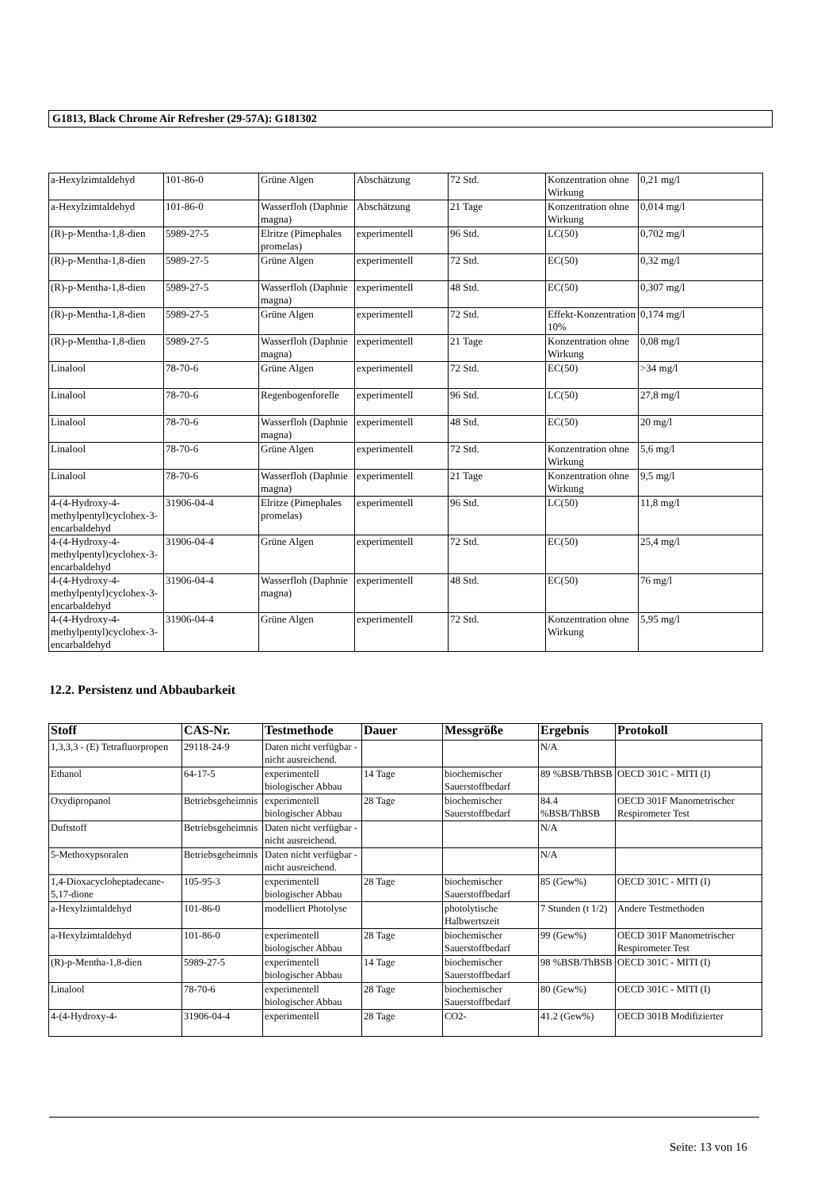G1813, Black Chrome Air Refresher (29-57A): G181302
| a-Hexylzimtaldehyd | 101-86-0 | Grüne Algen | Abschätzung | 72 Std. | Konzentration ohne Wirkung | 0,21 mg/l |
| a-Hexylzimtaldehyd | 101-86-0 | Wasserfloh (Daphnie magna) | Abschätzung | 21 Tage | Konzentration ohne Wirkung | 0,014 mg/l |
| (R)-p-Mentha-1,8-dien | 5989-27-5 | Elritze (Pimephales promelas) | experimentell | 96 Std. | LC(50) | 0,702 mg/l |
| (R)-p-Mentha-1,8-dien | 5989-27-5 | Grüne Algen | experimentell | 72 Std. | EC(50) | 0,32 mg/l |
| (R)-p-Mentha-1,8-dien | 5989-27-5 | Wasserfloh (Daphnie magna) | experimentell | 48 Std. | EC(50) | 0,307 mg/l |
| (R)-p-Mentha-1,8-dien | 5989-27-5 | Grüne Algen | experimentell | 72 Std. | Effekt-Konzentration 10% | 0,174 mg/l |
| (R)-p-Mentha-1,8-dien | 5989-27-5 | Wasserfloh (Daphnie magna) | experimentell | 21 Tage | Konzentration ohne Wirkung | 0,08 mg/l |
| Linalool | 78-70-6 | Grüne Algen | experimentell | 72 Std. | EC(50) | >34 mg/l |
| Linalool | 78-70-6 | Regenbogenforelle | experimentell | 96 Std. | LC(50) | 27,8 mg/l |
| Linalool | 78-70-6 | Wasserfloh (Daphnie magna) | experimentell | 48 Std. | EC(50) | 20 mg/l |
| Linalool | 78-70-6 | Grüne Algen | experimentell | 72 Std. | Konzentration ohne Wirkung | 5,6 mg/l |
| Linalool | 78-70-6 | Wasserfloh (Daphnie magna) | experimentell | 21 Tage | Konzentration ohne Wirkung | 9,5 mg/l |
| 4-(4-Hydroxy-4-methylpentyl)cyclohex-3-encarbaldehyd | 31906-04-4 | Elritze (Pimephales promelas) | experimentell | 96 Std. | LC(50) | 11,8 mg/l |
| 4-(4-Hydroxy-4-methylpentyl)cyclohex-3-encarbaldehyd | 31906-04-4 | Grüne Algen | experimentell | 72 Std. | EC(50) | 25,4 mg/l |
| 4-(4-Hydroxy-4-methylpentyl)cyclohex-3-encarbaldehyd | 31906-04-4 | Wasserfloh (Daphnie magna) | experimentell | 48 Std. | EC(50) | 76 mg/l |
| 4-(4-Hydroxy-4-methylpentyl)cyclohex-3-encarbaldehyd | 31906-04-4 | Grüne Algen | experimentell | 72 Std. | Konzentration ohne Wirkung | 5,95 mg/l |
12.2. Persistenz und Abbaubarkeit
| Stoff | CAS-Nr. | Testmethode | Dauer | Messgröße | Ergebnis | Protokoll |
| --- | --- | --- | --- | --- | --- | --- |
| 1,3,3,3 - (E) Tetrafluorpropen | 29118-24-9 | Daten nicht verfügbar - nicht ausreichend. | | | N/A | |
| Ethanol | 64-17-5 | experimentell biologischer Abbau | 14 Tage | biochemischer Sauerstoffbedarf | 89 %BSB/ThBSB | OECD 301C - MITI (I) |
| Oxydipropanol | Betriebsgeheimnis | experimentell biologischer Abbau | 28 Tage | biochemischer Sauerstoffbedarf | 84.4 %BSB/ThBSB | OECD 301F Manometrischer Respirometer Test |
| Duftstoff | Betriebsgeheimnis | Daten nicht verfügbar - nicht ausreichend. | | | N/A | |
| 5-Methoxypsoralen | Betriebsgeheimnis | Daten nicht verfügbar - nicht ausreichend. | | | N/A | |
| 1,4-Dioxacycloheptadecane-5,17-dione | 105-95-3 | experimentell biologischer Abbau | 28 Tage | biochemischer Sauerstoffbedarf | 85 (Gew%) | OECD 301C - MITI (I) |
| a-Hexylzimtaldehyd | 101-86-0 | modelliert Photolyse | | photolytische Halbwertszeit | 7 Stunden (t 1/2) | Andere Testmethoden |
| a-Hexylzimtaldehyd | 101-86-0 | experimentell biologischer Abbau | 28 Tage | biochemischer Sauerstoffbedarf | 99 (Gew%) | OECD 301F Manometrischer Respirometer Test |
| (R)-p-Mentha-1,8-dien | 5989-27-5 | experimentell biologischer Abbau | 14 Tage | biochemischer Sauerstoffbedarf | 98 %BSB/ThBSB | OECD 301C - MITI (I) |
| Linalool | 78-70-6 | experimentell biologischer Abbau | 28 Tage | biochemischer Sauerstoffbedarf | 80 (Gew%) | OECD 301C - MITI (I) |
| 4-(4-Hydroxy-4- | 31906-04-4 | experimentell | 28 Tage | CO2- | 41.2 (Gew%) | OECD 301B Modifizierter |
Seite: 13 von 16